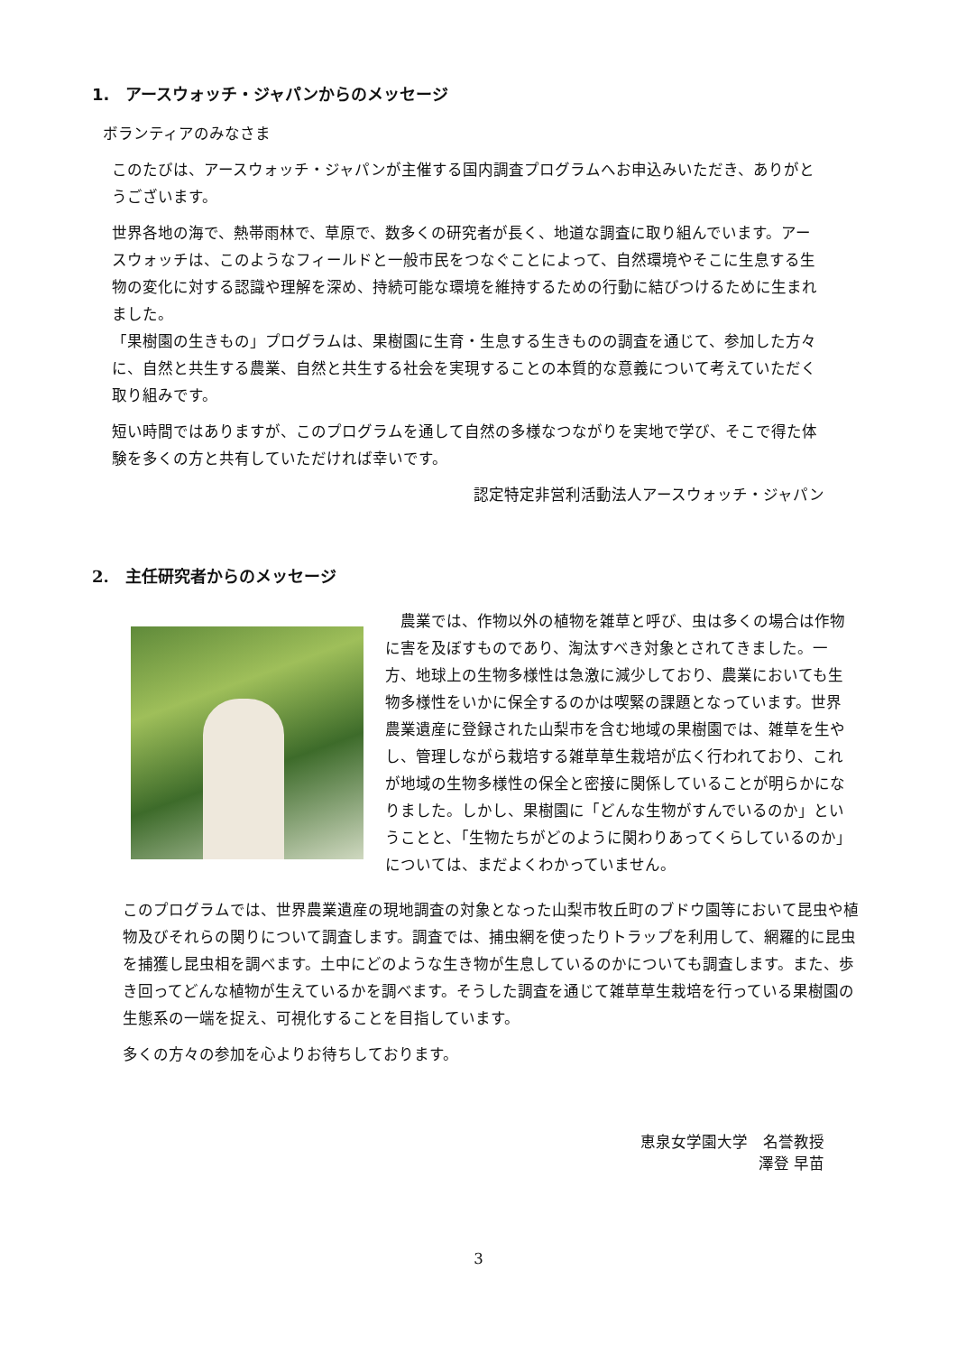1.　アースウォッチ・ジャパンからのメッセージ
ボランティアのみなさま
このたびは、アースウォッチ・ジャパンが主催する国内調査プログラムへお申込みいただき、ありがとうございます。
世界各地の海で、熱帯雨林で、草原で、数多くの研究者が長く、地道な調査に取り組んでいます。アースウォッチは、このようなフィールドと一般市民をつなぐことによって、自然環境やそこに生息する生物の変化に対する認識や理解を深め、持続可能な環境を維持するための行動に結びつけるために生まれました。
「果樹園の生きもの」プログラムは、果樹園に生育・生息する生きものの調査を通じて、参加した方々に、自然と共生する農業、自然と共生する社会を実現することの本質的な意義について考えていただく取り組みです。
短い時間ではありますが、このプログラムを通して自然の多様なつながりを実地で学び、そこで得た体験を多くの方と共有していただければ幸いです。
認定特定非営利活動法人アースウォッチ・ジャパン
2.　主任研究者からのメッセージ
　農業では、作物以外の植物を雑草と呼び、虫は多くの場合は作物に害を及ぼすものであり、淘汰すべき対象とされてきました。一方、地球上の生物多様性は急激に減少しており、農業においても生物多様性をいかに保全するのかは喫緊の課題となっています。世界農業遺産に登録された山梨市を含む地域の果樹園では、雑草を生やし、管理しながら栽培する雑草草生栽培が広く行われており、これが地域の生物多様性の保全と密接に関係していることが明らかになりました。しかし、果樹園に「どんな生物がすんでいるのか」ということと、「生物たちがどのように関わりあってくらしているのか」については、まだよくわかっていません。
このプログラムでは、世界農業遺産の現地調査の対象となった山梨市牧丘町のブドウ園等において昆虫や植物及びそれらの関りについて調査します。調査では、捕虫網を使ったりトラップを利用して、網羅的に昆虫を捕獲し昆虫相を調べます。土中にどのような生き物が生息しているのかについても調査します。また、歩き回ってどんな植物が生えているかを調べます。そうした調査を通じて雑草草生栽培を行っている果樹園の生態系の一端を捉え、可視化することを目指しています。
多くの方々の参加を心よりお待ちしております。
恵泉女学園大学　名誉教授
澤登 早苗
3